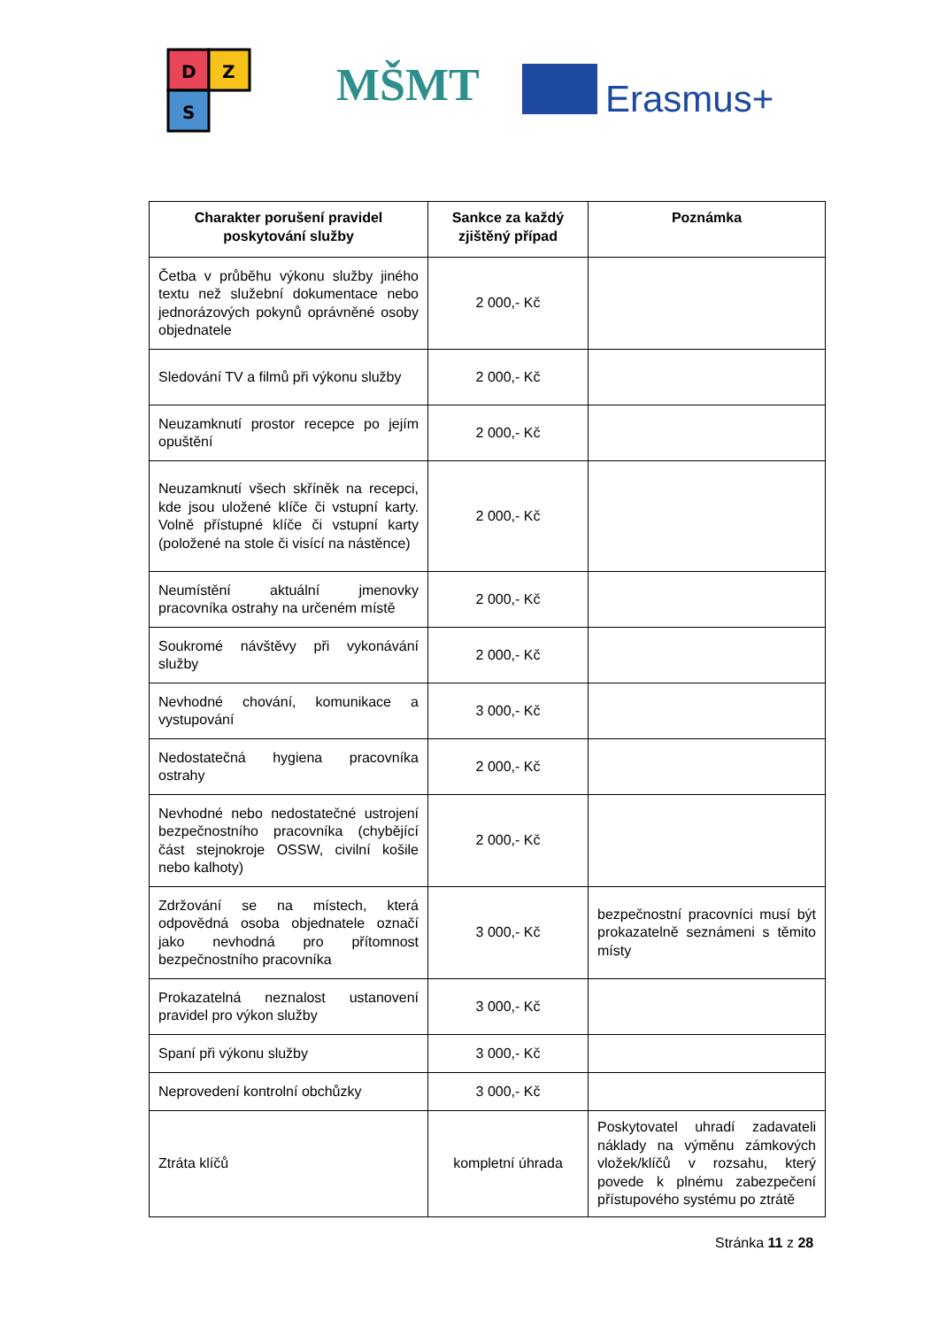D
Z
S
MŠMT Erasmus+
| Charakter porušení pravidel poskytování služby | Sankce za každý zjištěný případ | Poznámka |
| --- | --- | --- |
| Četba v průběhu výkonu služby jiného textu než služební dokumentace nebo jednorázových pokynů oprávněné osoby objednatele | 2 000,- Kč | |
| Sledování TV a filmů při výkonu služby | 2 000,- Kč | |
| Neuzamknutí prostor recepce po jejím opuštění | 2 000,- Kč | |
| Neuzamknutí všech skříněk na recepci, kde jsou uložené klíče či vstupní karty. Volně přístupné klíče či vstupní karty (položené na stole či visící na nástěnce) | 2 000,- Kč | |
| Neumístění aktuální jmenovky pracovníka ostrahy na určeném místě | 2 000,- Kč | |
| Soukromé návštěvy při vykonávání služby | 2 000,- Kč | |
| Nevhodné chování, komunikace a vystupování | 3 000,- Kč | |
| Nedostatečná hygiena pracovníka ostrahy | 2 000,- Kč | |
| Nevhodné nebo nedostatečné ustrojení bezpečnostního pracovníka (chybějící část stejnokroje OSSW, civilní košile nebo kalhoty) | 2 000,- Kč | |
| Zdržování se na místech, která odpovědná osoba objednatele označí jako nevhodná pro přítomnost bezpečnostního pracovníka | 3 000,- Kč | bezpečnostní pracovníci musí být prokazatelně seznámeni s těmito místy |
| Prokazatelná neznalost ustanovení pravidel pro výkon služby | 3 000,- Kč | |
| Spaní při výkonu služby | 3 000,- Kč | |
| Neprovedení kontrolní obchůzky | 3 000,- Kč | |
| Ztráta klíčů | kompletní úhrada | Poskytovatel uhradí zadavateli náklady na výměnu zámkových vložek/klíčů v rozsahu, který povede k plnému zabezpečení přístupového systému po ztrátě |
Stránka 11 z 28